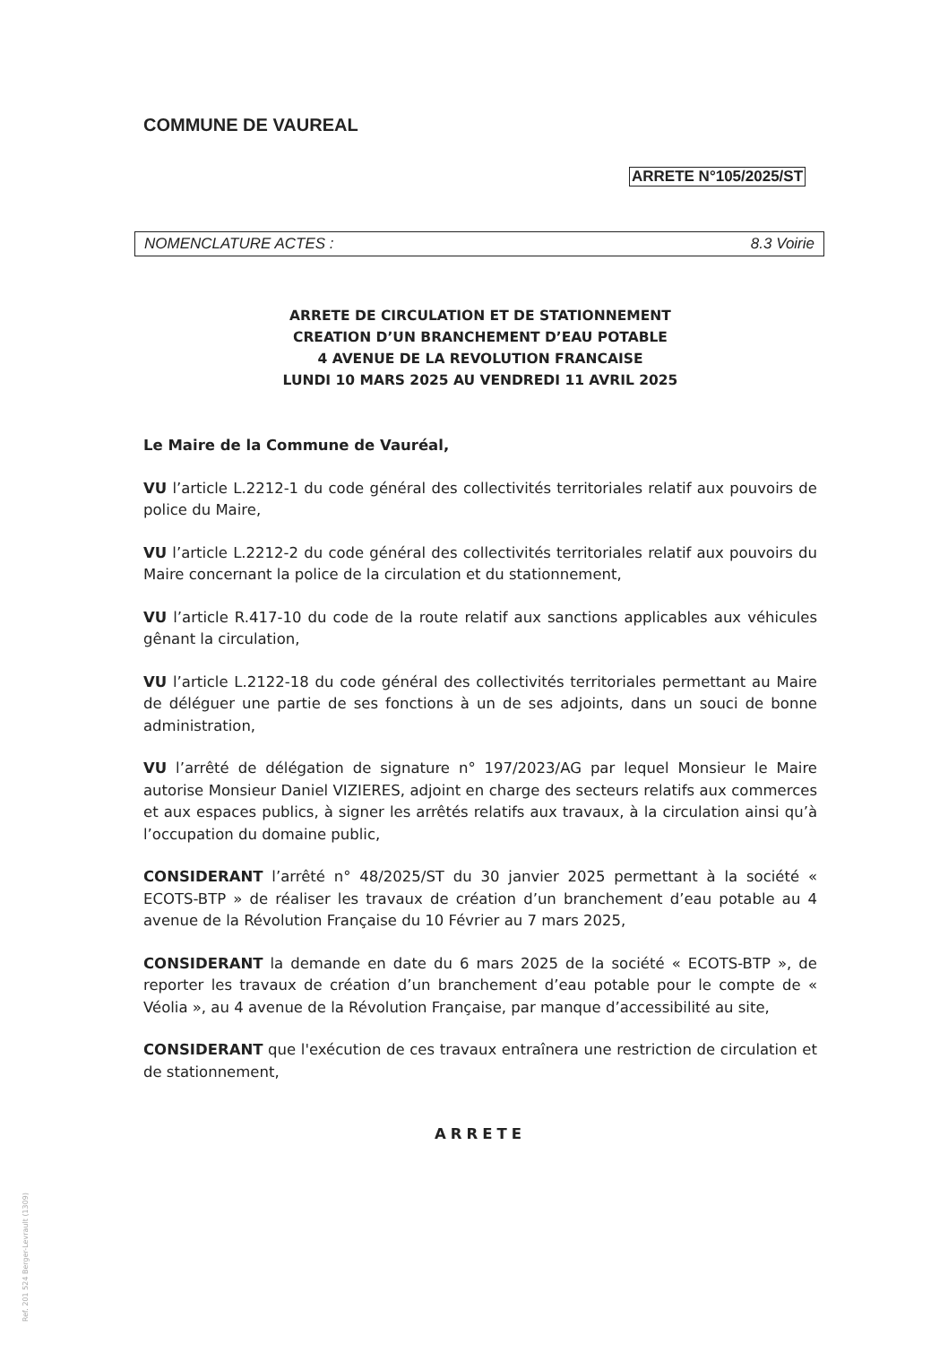COMMUNE DE VAUREAL
ARRETE N°105/2025/ST
NOMENCLATURE ACTES : 8.3 Voirie
ARRETE DE CIRCULATION ET DE STATIONNEMENT
CREATION D’UN BRANCHEMENT D’EAU POTABLE
4 AVENUE DE LA REVOLUTION FRANCAISE
LUNDI 10 MARS 2025 AU VENDREDI 11 AVRIL 2025
Le Maire de la Commune de Vauréal,
VU l’article L.2212-1 du code général des collectivités territoriales relatif aux pouvoirs de police du Maire,
VU l’article L.2212-2 du code général des collectivités territoriales relatif aux pouvoirs du Maire concernant la police de la circulation et du stationnement,
VU l’article R.417-10 du code de la route relatif aux sanctions applicables aux véhicules gênant la circulation,
VU l’article L.2122-18 du code général des collectivités territoriales permettant au Maire de déléguer une partie de ses fonctions à un de ses adjoints, dans un souci de bonne administration,
VU l’arrêté de délégation de signature n° 197/2023/AG par lequel Monsieur le Maire autorise Monsieur Daniel VIZIERES, adjoint en charge des secteurs relatifs aux commerces et aux espaces publics, à signer les arrêtés relatifs aux travaux, à la circulation ainsi qu’à l’occupation du domaine public,
CONSIDERANT l’arrêté n° 48/2025/ST du 30 janvier 2025 permettant à la société « ECOTS-BTP » de réaliser les travaux de création d’un branchement d’eau potable au 4 avenue de la Révolution Française du 10 Février au 7 mars 2025,
CONSIDERANT la demande en date du 6 mars 2025 de la société « ECOTS-BTP », de reporter les travaux de création d’un branchement d’eau potable pour le compte de « Véolia », au 4 avenue de la Révolution Française, par manque d’accessibilité au site,
CONSIDERANT que l'exécution de ces travaux entraînera une restriction de circulation et de stationnement,
ARRETE
Ref. 201 524 Berger-Levrault (1309)